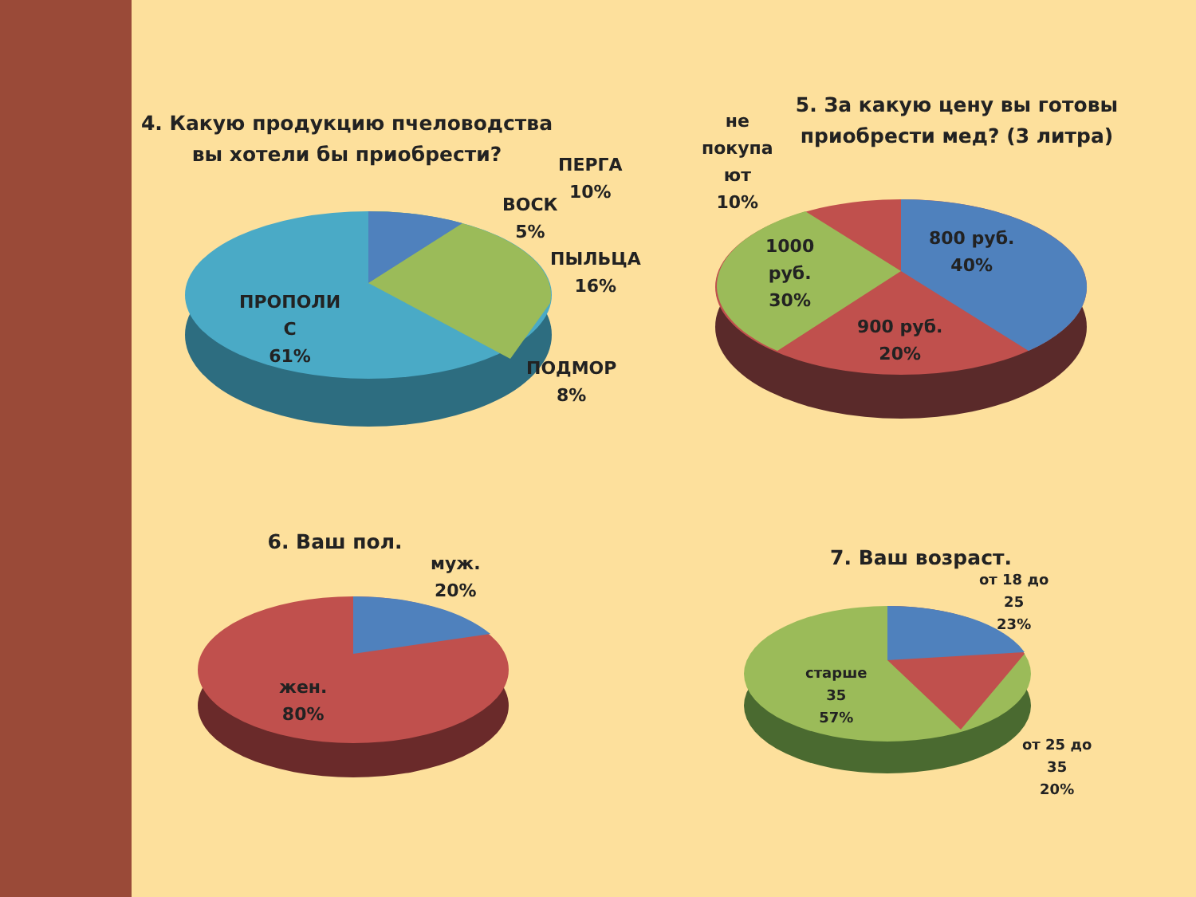4. Какую продукцию пчеловодства вы хотели бы приобрести?
ПЕРГА
10%
ВОСК
5%
ПЫЛЬЦА
16%
ПОДМОР
8%
ПРОПОЛИ
С
61%
5. За какую цену вы готовы приобрести мед? (3 литра)
не
покупа
ют
10%
800 руб.
40%
1000
руб.
30%
900 руб.
20%
6. Ваш пол.
муж.
20%
жен.
80%
7. Ваш возраст.
от 18 до
25
23%
старше
35
57%
от 25 до
35
20%